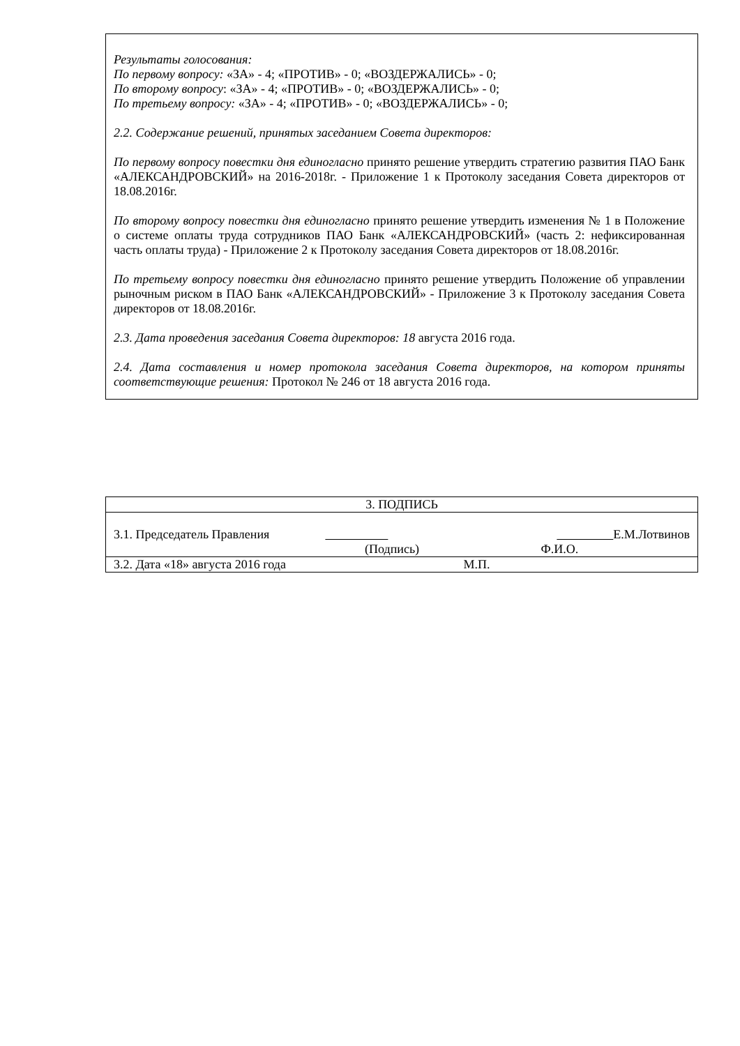Результаты голосования:
По первому вопросу: «ЗА» - 4; «ПРОТИВ» - 0; «ВОЗДЕРЖАЛИСЬ» - 0;
По второму вопросу: «ЗА» - 4; «ПРОТИВ» - 0; «ВОЗДЕРЖАЛИСЬ» - 0;
По третьему вопросу: «ЗА» - 4; «ПРОТИВ» - 0; «ВОЗДЕРЖАЛИСЬ» - 0;
2.2. Содержание решений, принятых заседанием Совета директоров:
По первому вопросу повестки дня единогласно принято решение утвердить стратегию развития ПАО Банк «АЛЕКСАНДРОВСКИЙ» на 2016-2018г. - Приложение 1 к Протоколу заседания Совета директоров от 18.08.2016г.
По второму вопросу повестки дня единогласно принято решение утвердить изменения № 1 в Положение о системе оплаты труда сотрудников ПАО Банк «АЛЕКСАНДРОВСКИЙ» (часть 2: нефиксированная часть оплаты труда) - Приложение 2 к Протоколу заседания Совета директоров от 18.08.2016г.
По третьему вопросу повестки дня единогласно принято решение утвердить Положение об управлении рыночным риском в ПАО Банк «АЛЕКСАНДРОВСКИЙ» - Приложение 3 к Протоколу заседания Совета директоров от 18.08.2016г.
2.3. Дата проведения заседания Совета директоров: 18 августа 2016 года.
2.4. Дата составления и номер протокола заседания Совета директоров, на котором приняты соответствующие решения: Протокол № 246 от 18 августа 2016 года.
| 3. ПОДПИСЬ |
| 3.1. Председатель Правления Е.М.Лотвинов (Подпись) Ф.И.О. |
| 3.2. Дата «18» августа 2016 года М.П. |